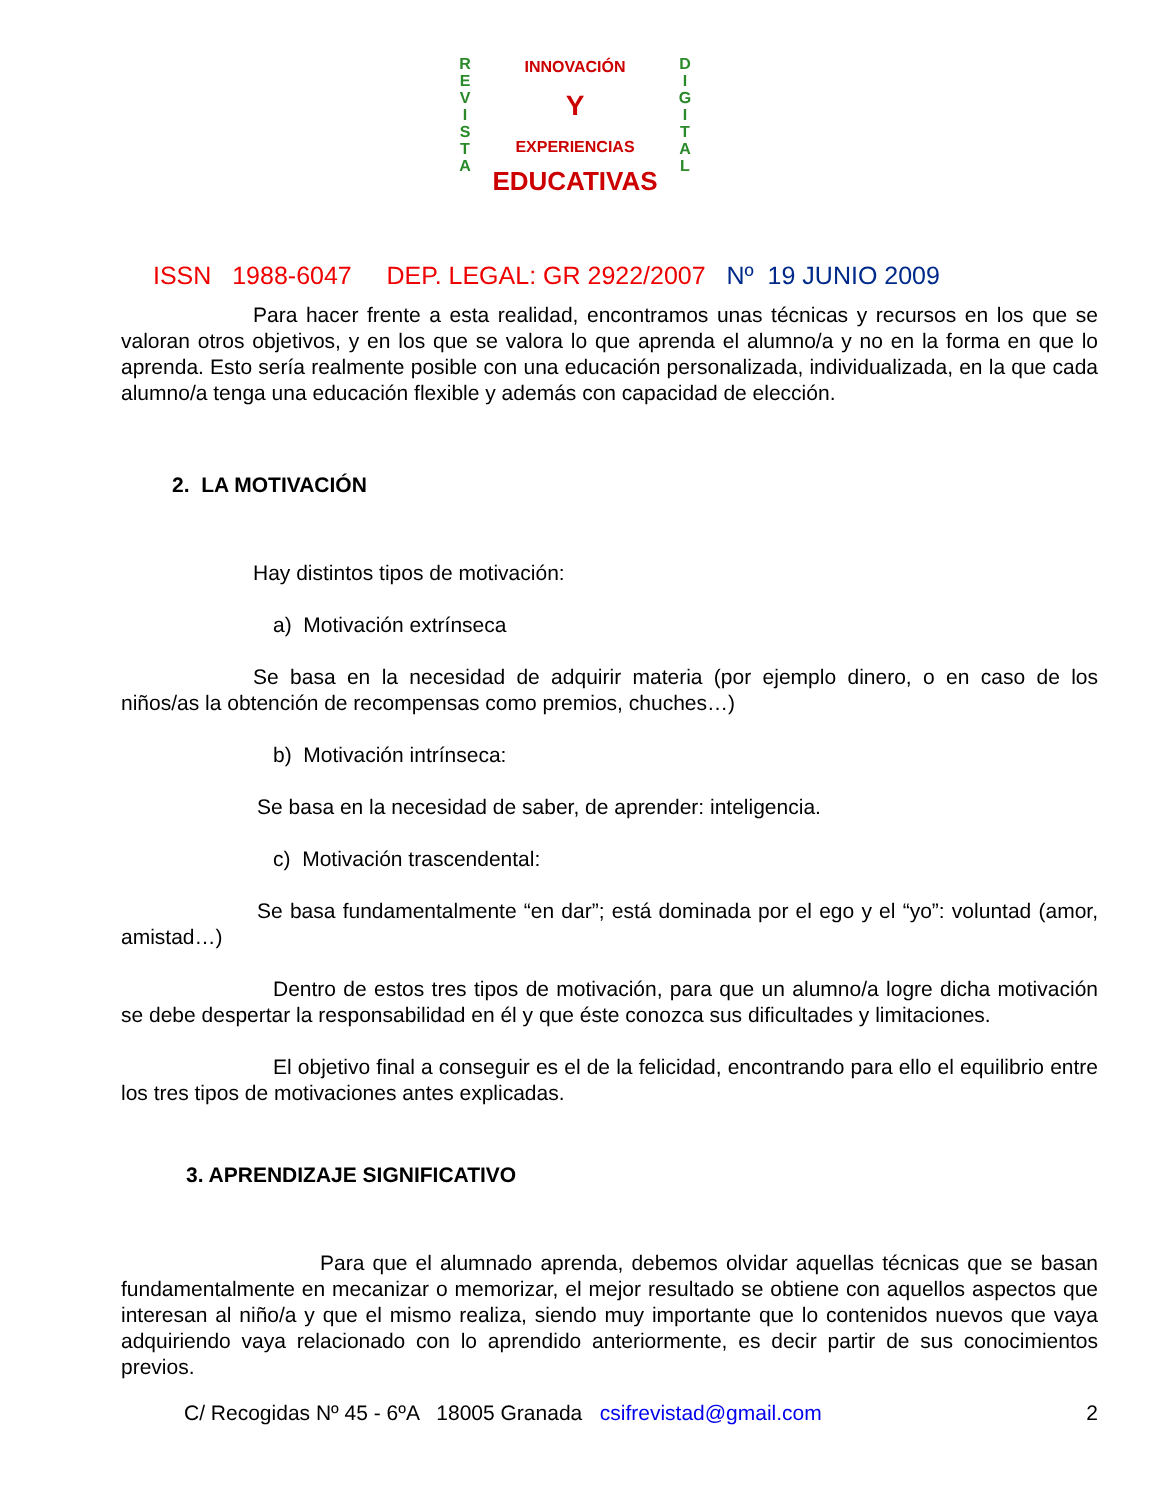R
E
V
I
S
T
A
D
I
G
I
T
A
L
INNOVACIÓN
Y
EXPERIENCIAS
EDUCATIVAS
ISSN 1988-6047 DEP. LEGAL: GR 2922/2007 Nº 19 JUNIO 2009
Para hacer frente a esta realidad, encontramos unas técnicas y recursos en los que se valoran otros objetivos, y en los que se valora lo que aprenda el alumno/a y no en la forma en que lo aprenda. Esto sería realmente posible con una educación personalizada, individualizada, en la que cada alumno/a tenga una educación flexible y además con capacidad de elección.
2. LA MOTIVACIÓN
Hay distintos tipos de motivación:
a) Motivación extrínseca
Se basa en la necesidad de adquirir materia (por ejemplo dinero, o en caso de los niños/as la obtención de recompensas como premios, chuches…)
b) Motivación intrínseca:
Se basa en la necesidad de saber, de aprender: inteligencia.
c) Motivación trascendental:
Se basa fundamentalmente “en dar”; está dominada por el ego y el “yo”: voluntad (amor, amistad…)
Dentro de estos tres tipos de motivación, para que un alumno/a logre dicha motivación se debe despertar la responsabilidad en él y que éste conozca sus dificultades y limitaciones.
El objetivo final a conseguir es el de la felicidad, encontrando para ello el equilibrio entre los tres tipos de motivaciones antes explicadas.
3. APRENDIZAJE SIGNIFICATIVO
Para que el alumnado aprenda, debemos olvidar aquellas técnicas que se basan fundamentalmente en mecanizar o memorizar, el mejor resultado se obtiene con aquellos aspectos que interesan al niño/a y que el mismo realiza, siendo muy importante que lo contenidos nuevos que vaya adquiriendo vaya relacionado con lo aprendido anteriormente, es decir partir de sus conocimientos previos.
C/ Recogidas Nº 45 - 6ºA 18005 Granada csifrevistad@gmail.com 2